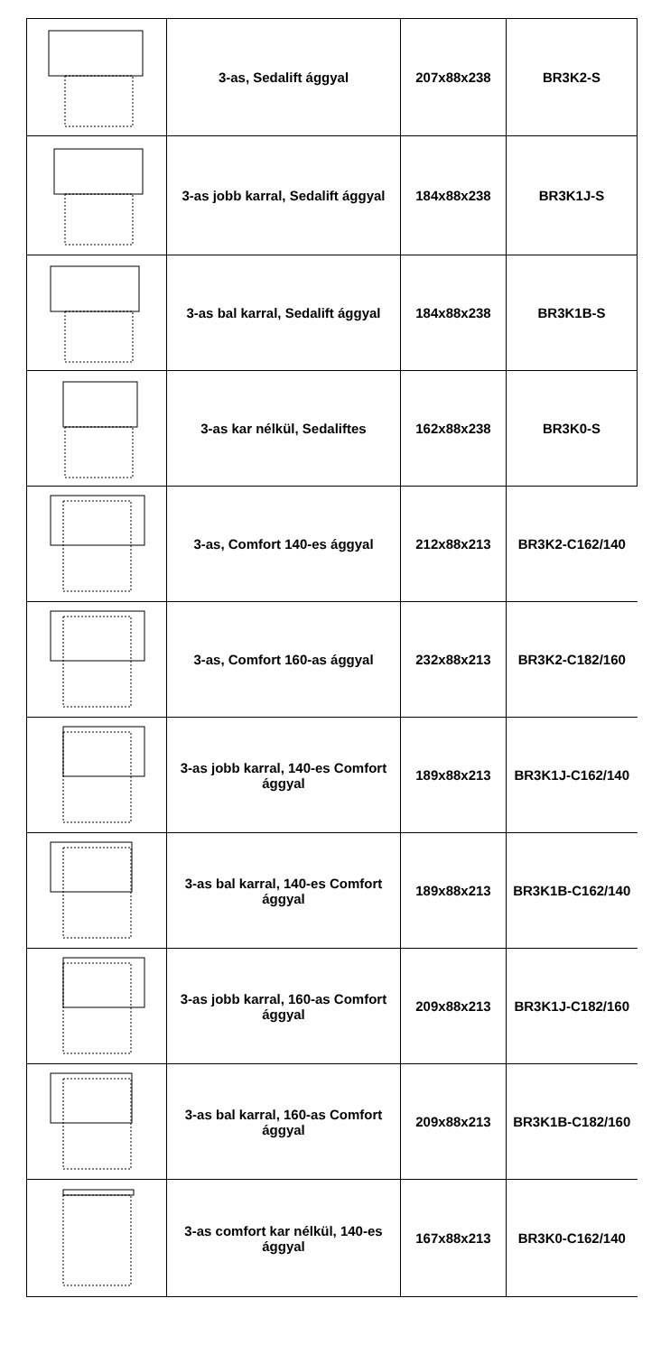| | 3-as, Sedalift ággyal | 207x88x238 | BR3K2-S |
| | 3-as jobb karral, Sedalift ággyal | 184x88x238 | BR3K1J-S |
| | 3-as bal karral, Sedalift ággyal | 184x88x238 | BR3K1B-S |
| | 3-as kar nélkül, Sedaliftes | 162x88x238 | BR3K0-S |
| | 3-as, Comfort 140-es ággyal | 212x88x213 | BR3K2-C162/140 |
| | 3-as, Comfort 160-as ággyal | 232x88x213 | BR3K2-C182/160 |
| | 3-as jobb karral, 140-es Comfort ággyal | 189x88x213 | BR3K1J-C162/140 |
| | 3-as bal karral, 140-es Comfort ággyal | 189x88x213 | BR3K1B-C162/140 |
| | 3-as jobb karral, 160-as Comfort ággyal | 209x88x213 | BR3K1J-C182/160 |
| | 3-as bal karral, 160-as Comfort ággyal | 209x88x213 | BR3K1B-C182/160 |
| | 3-as comfort kar nélkül, 140-es ággyal | 167x88x213 | BR3K0-C162/140 |